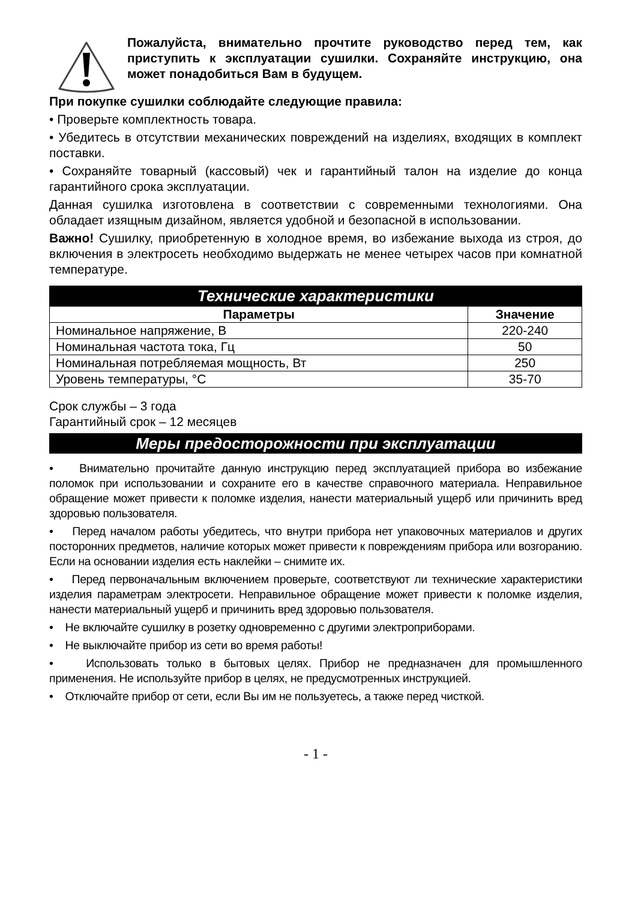Пожалуйста, внимательно прочтите руководство перед тем, как приступить к эксплуатации сушилки. Сохраняйте инструкцию, она может понадобиться Вам в будущем.
При покупке сушилки соблюдайте следующие правила:
• Проверьте комплектность товара.
• Убедитесь в отсутствии механических повреждений на изделиях, входящих в комплект поставки.
• Сохраняйте товарный (кассовый) чек и гарантийный талон на изделие до конца гарантийного срока эксплуатации.
Данная сушилка изготовлена в соответствии с современными технологиями. Она обладает изящным дизайном, является удобной и безопасной в использовании.
Важно! Сушилку, приобретенную в холодное время, во избежание выхода из строя, до включения в электросеть необходимо выдержать не менее четырех часов при комнатной температуре.
Технические характеристики
| Параметры | Значение |
| --- | --- |
| Номинальное напряжение, В | 220-240 |
| Номинальная частота тока, Гц | 50 |
| Номинальная потребляемая мощность, Вт | 250 |
| Уровень температуры, °С | 35-70 |
Срок службы – 3 года
Гарантийный срок – 12 месяцев
Меры предосторожности при эксплуатации
• Внимательно прочитайте данную инструкцию перед эксплуатацией прибора во избежание поломок при использовании и сохраните его в качестве справочного материала. Неправильное обращение может привести к поломке изделия, нанести материальный ущерб или причинить вред здоровью пользователя.
• Перед началом работы убедитесь, что внутри прибора нет упаковочных материалов и других посторонних предметов, наличие которых может привести к повреждениям прибора или возгоранию. Если на основании изделия есть наклейки – снимите их.
• Перед первоначальным включением проверьте, соответствуют ли технические характеристики изделия параметрам электросети. Неправильное обращение может привести к поломке изделия, нанести материальный ущерб и причинить вред здоровью пользователя.
• Не включайте сушилку в розетку одновременно с другими электроприборами.
• Не выключайте прибор из сети во время работы!
• Использовать только в бытовых целях. Прибор не предназначен для промышленного применения. Не используйте прибор в целях, не предусмотренных инструкцией.
• Отключайте прибор от сети, если Вы им не пользуетесь, а также перед чисткой.
- 1 -